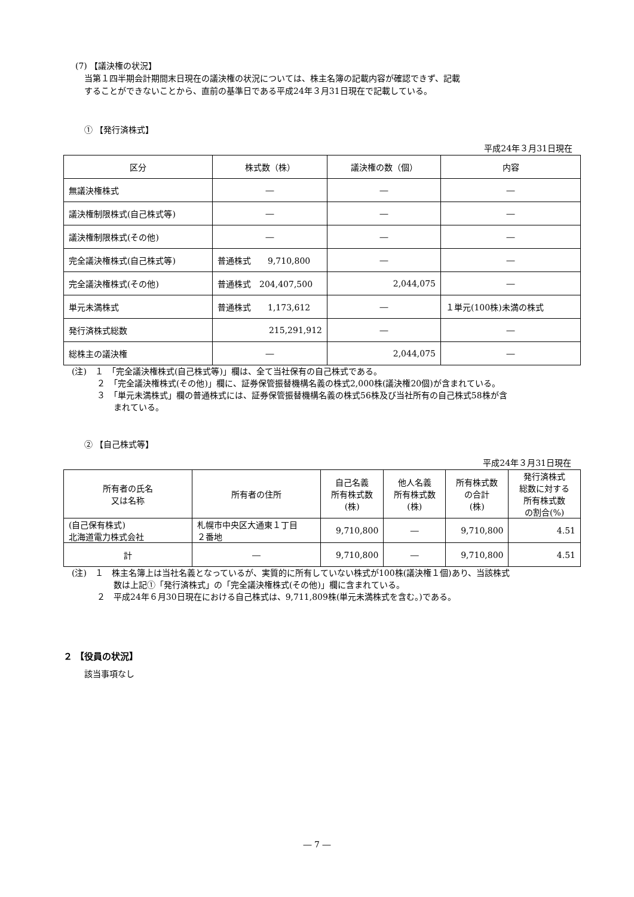(7) 【議決権の状況】
当第１四半期会計期間末日現在の議決権の状況については、株主名簿の記載内容が確認できず、記載
することができないことから、直前の基準日である平成24年３月31日現在で記載している。
① 【発行済株式】
平成24年３月31日現在
| 区分 | 株式数（株） | 議決権の数（個） | 内容 |
| --- | --- | --- | --- |
| 無議決権株式 | ― | ― | ― |
| 議決権制限株式(自己株式等) | ― | ― | ― |
| 議決権制限株式(その他) | ― | ― | ― |
| 完全議決権株式(自己株式等) | 普通株式 9,710,800 | ― | ― |
| 完全議決権株式(その他) | 普通株式 204,407,500 | 2,044,075 | ― |
| 単元未満株式 | 普通株式 1,173,612 | ― | １単元(100株)未満の株式 |
| 発行済株式総数 | 215,291,912 | ― | ― |
| 総株主の議決権 | ― | 2,044,075 | ― |
(注)　１　「完全議決権株式(自己株式等)」欄は、全て当社保有の自己株式である。
　　　２　「完全議決権株式(その他)」欄に、証券保管振替機構名義の株式2,000株(議決権20個)が含まれている。
　　　３　「単元未満株式」欄の普通株式には、証券保管振替機構名義の株式56株及び当社所有の自己株式58株が含
　　　　　まれている。
② 【自己株式等】
平成24年３月31日現在
| 所有者の氏名 又は名称 | 所有者の住所 | 自己名義 所有株式数 (株) | 他人名義 所有株式数 (株) | 所有株式数 の合計 (株) | 発行済株式 総数に対する 所有株式数 の割合(%) |
| --- | --- | --- | --- | --- | --- |
| (自己保有株式) 北海道電力株式会社 | 札幌市中央区大通東１丁目 ２番地 | 9,710,800 | ― | 9,710,800 | 4.51 |
| 計 | ― | 9,710,800 | ― | 9,710,800 | 4.51 |
(注)　１　株主名簿上は当社名義となっているが、実質的に所有していない株式が100株(議決権１個)あり、当該株式
　　　　　数は上記①「発行済株式」の「完全議決権株式(その他)」欄に含まれている。
　　　２　平成24年６月30日現在における自己株式は、9,711,809株(単元未満株式を含む。)である。
２ 【役員の状況】
該当事項なし
― 7 ―